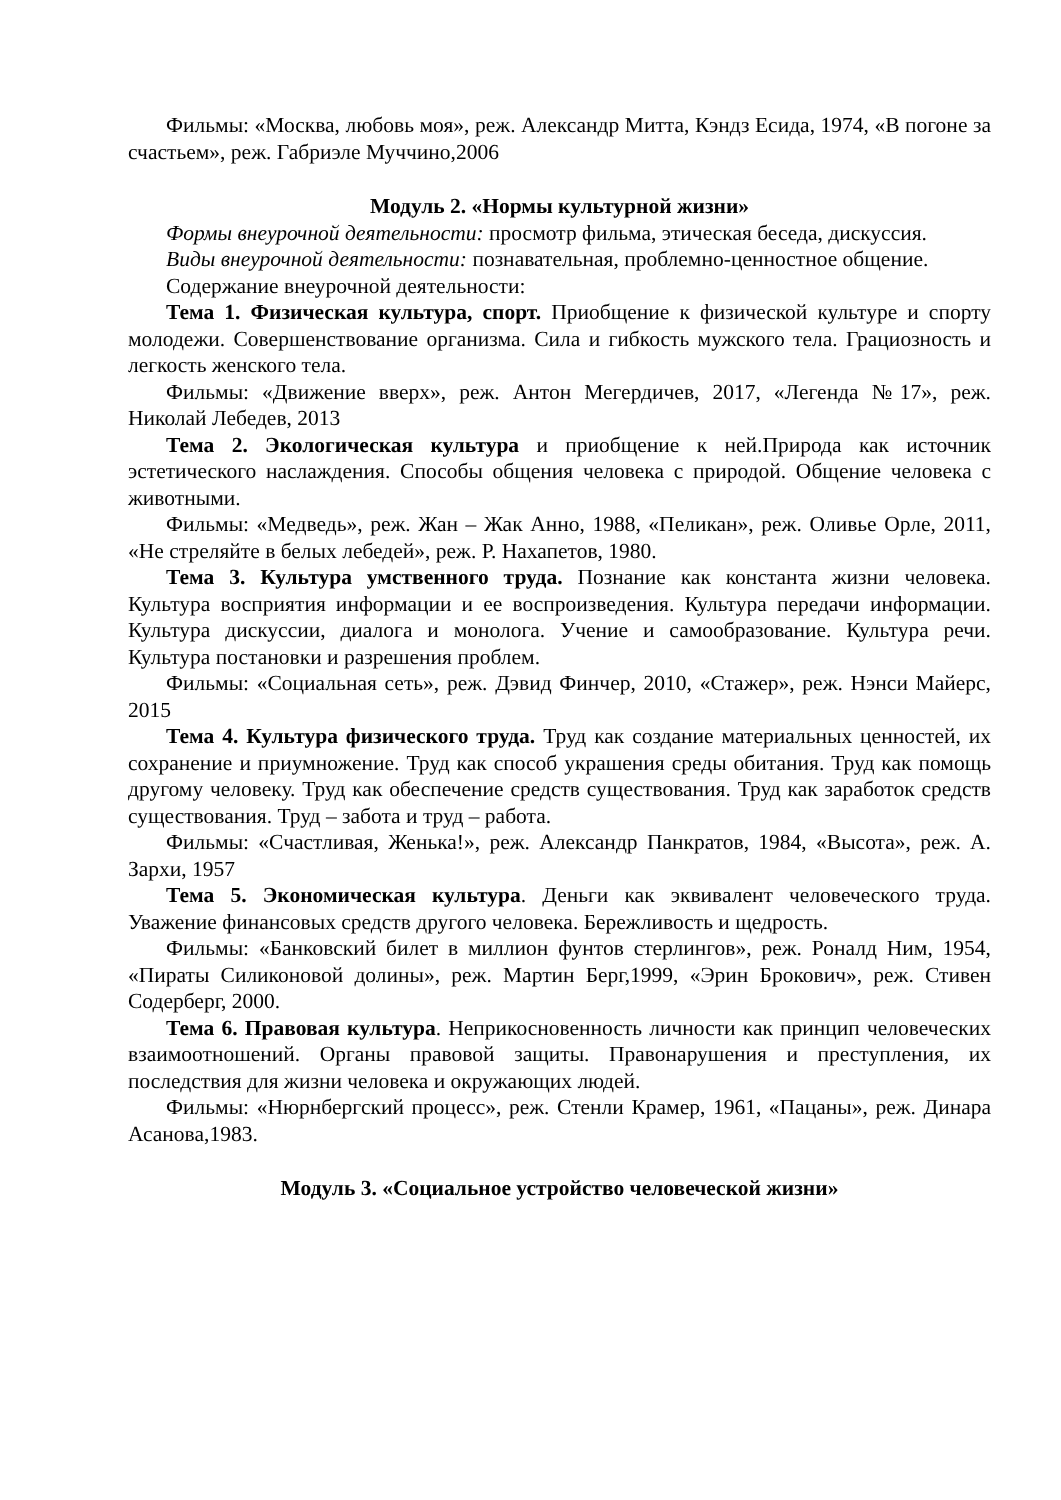Фильмы: «Москва, любовь моя», реж. Александр Митта, Кэндз Есида, 1974, «В погоне за счастьем», реж. Габриэле Муччино,2006
Модуль 2. «Нормы культурной жизни»
Формы внеурочной деятельности: просмотр фильма, этическая беседа, дискуссия.
Виды внеурочной деятельности: познавательная, проблемно-ценностное общение.
Содержание внеурочной деятельности:
Тема 1. Физическая культура, спорт. Приобщение к физической культуре и спорту молодежи. Совершенствование организма. Сила и гибкость мужского тела. Грациозность и легкость женского тела.
Фильмы: «Движение вверх», реж. Антон Мегердичев, 2017, «Легенда №17», реж. Николай Лебедев, 2013
Тема 2. Экологическая культура и приобщение к ней.Природа как источник эстетического наслаждения. Способы общения человека с природой. Общение человека с животными.
Фильмы: «Медведь», реж. Жан – Жак Анно, 1988, «Пеликан», реж. Оливье Орле, 2011, «Не стреляйте в белых лебедей», реж. Р. Нахапетов, 1980.
Тема 3. Культура умственного труда. Познание как константа жизни человека. Культура восприятия информации и ее воспроизведения. Культура передачи информации. Культура дискуссии, диалога и монолога. Учение и самообразование. Культура речи. Культура постановки и разрешения проблем.
Фильмы: «Социальная сеть», реж. Дэвид Финчер, 2010, «Стажер», реж. Нэнси Майерс, 2015
Тема 4. Культура физического труда. Труд как создание материальных ценностей, их сохранение и приумножение. Труд как способ украшения среды обитания. Труд как помощь другому человеку. Труд как обеспечение средств существования. Труд как заработок средств существования. Труд – забота и труд – работа.
Фильмы: «Счастливая, Женька!», реж. Александр Панкратов, 1984, «Высота», реж. А. Зархи, 1957
Тема 5. Экономическая культура. Деньги как эквивалент человеческого труда. Уважение финансовых средств другого человека. Бережливость и щедрость.
Фильмы: «Банковский билет в миллион фунтов стерлингов», реж. Роналд Ним, 1954, «Пираты Силиконовой долины», реж. Мартин Берг,1999, «Эрин Брокович», реж. Стивен Содерберг, 2000.
Тема 6. Правовая культура. Неприкосновенность личности как принцип человеческих взаимоотношений. Органы правовой защиты. Правонарушения и преступления, их последствия для жизни человека и окружающих людей.
Фильмы: «Нюрнбергский процесс», реж. Стенли Крамер, 1961, «Пацаны», реж. Динара Асанова,1983.
Модуль 3. «Социальное устройство человеческой жизни»